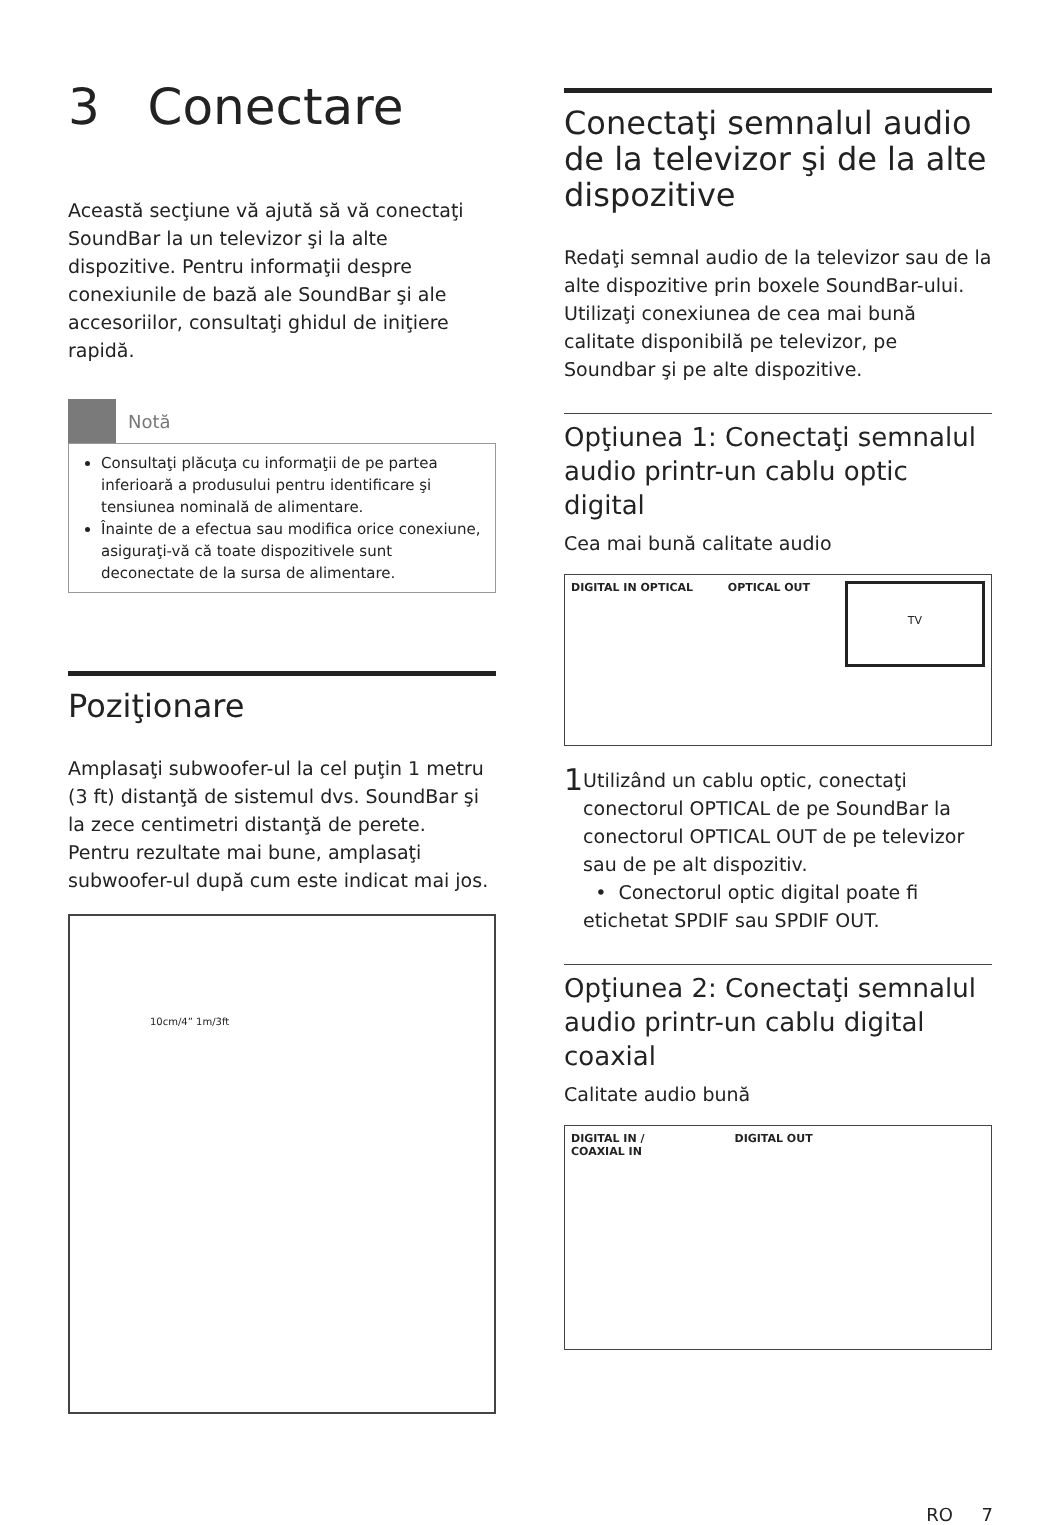3 Conectare
Această secţiune vă ajută să vă conectaţi SoundBar la un televizor şi la alte dispozitive. Pentru informaţii despre conexiunile de bază ale SoundBar şi ale accesoriilor, consultaţi ghidul de iniţiere rapidă.
Notă
Consultaţi plăcuţa cu informaţii de pe partea inferioară a produsului pentru identificare şi tensiunea nominală de alimentare.
Înainte de a efectua sau modifica orice conexiune, asiguraţi-vă că toate dispozitivele sunt deconectate de la sursa de alimentare.
Poziţionare
Amplasaţi subwoofer-ul la cel puţin 1 metru (3 ft) distanţă de sistemul dvs. SoundBar şi la zece centimetri distanţă de perete.
Pentru rezultate mai bune, amplasaţi subwoofer-ul după cum este indicat mai jos.
10cm/4” 1m/3ft
Conectaţi semnalul audio de la televizor şi de la alte dispozitive
Redaţi semnal audio de la televizor sau de la alte dispozitive prin boxele SoundBar-ului. Utilizaţi conexiunea de cea mai bună calitate disponibilă pe televizor, pe Soundbar şi pe alte dispozitive.
Opţiunea 1: Conectaţi semnalul audio printr-un cablu optic digital
Cea mai bună calitate audio
DIGITAL IN OPTICAL OPTICAL OUT TV
1
Utilizând un cablu optic, conectaţi conectorul OPTICAL de pe SoundBar la conectorul OPTICAL OUT de pe televizor sau de pe alt dispozitiv.
• Conectorul optic digital poate fi etichetat SPDIF sau SPDIF OUT.
Opţiunea 2: Conectaţi semnalul audio printr-un cablu digital coaxial
Calitate audio bună
DIGITAL IN /
COAXIAL IN DIGITAL OUT
RO 7